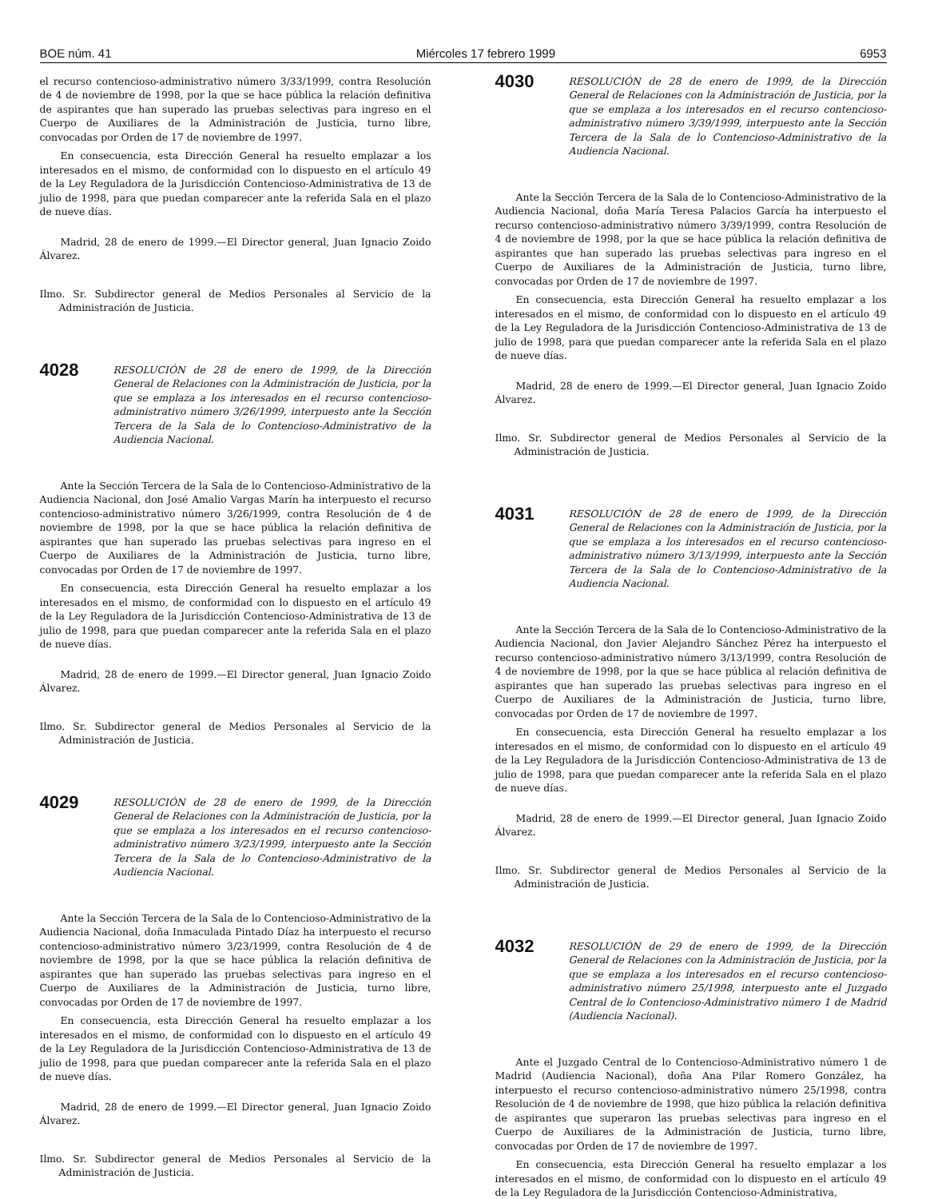BOE núm. 41 Miércoles 17 febrero 1999 6953
el recurso contencioso-administrativo número 3/33/1999, contra Resolución de 4 de noviembre de 1998, por la que se hace pública la relación definitiva de aspirantes que han superado las pruebas selectivas para ingreso en el Cuerpo de Auxiliares de la Administración de Justicia, turno libre, convocadas por Orden de 17 de noviembre de 1997.
En consecuencia, esta Dirección General ha resuelto emplazar a los interesados en el mismo, de conformidad con lo dispuesto en el artículo 49 de la Ley Reguladora de la Jurisdicción Contencioso-Administrativa de 13 de julio de 1998, para que puedan comparecer ante la referida Sala en el plazo de nueve días.
Madrid, 28 de enero de 1999.—El Director general, Juan Ignacio Zoido Álvarez.
Ilmo. Sr. Subdirector general de Medios Personales al Servicio de la Administración de Justicia.
4028
RESOLUCIÓN de 28 de enero de 1999, de la Dirección General de Relaciones con la Administración de Justicia, por la que se emplaza a los interesados en el recurso contencioso-administrativo número 3/26/1999, interpuesto ante la Sección Tercera de la Sala de lo Contencioso-Administrativo de la Audiencia Nacional.
Ante la Sección Tercera de la Sala de lo Contencioso-Administrativo de la Audiencia Nacional, don José Amalio Vargas Marín ha interpuesto el recurso contencioso-administrativo número 3/26/1999, contra Resolución de 4 de noviembre de 1998, por la que se hace pública la relación definitiva de aspirantes que han superado las pruebas selectivas para ingreso en el Cuerpo de Auxiliares de la Administración de Justicia, turno libre, convocadas por Orden de 17 de noviembre de 1997.
En consecuencia, esta Dirección General ha resuelto emplazar a los interesados en el mismo, de conformidad con lo dispuesto en el artículo 49 de la Ley Reguladora de la Jurisdicción Contencioso-Administrativa de 13 de julio de 1998, para que puedan comparecer ante la referida Sala en el plazo de nueve días.
Madrid, 28 de enero de 1999.—El Director general, Juan Ignacio Zoido Álvarez.
Ilmo. Sr. Subdirector general de Medios Personales al Servicio de la Administración de Justicia.
4029
RESOLUCIÓN de 28 de enero de 1999, de la Dirección General de Relaciones con la Administración de Justicia, por la que se emplaza a los interesados en el recurso contencioso-administrativo número 3/23/1999, interpuesto ante la Sección Tercera de la Sala de lo Contencioso-Administrativo de la Audiencia Nacional.
Ante la Sección Tercera de la Sala de lo Contencioso-Administrativo de la Audiencia Nacional, doña Inmaculada Pintado Díaz ha interpuesto el recurso contencioso-administrativo número 3/23/1999, contra Resolución de 4 de noviembre de 1998, por la que se hace pública la relación definitiva de aspirantes que han superado las pruebas selectivas para ingreso en el Cuerpo de Auxiliares de la Administración de Justicia, turno libre, convocadas por Orden de 17 de noviembre de 1997.
En consecuencia, esta Dirección General ha resuelto emplazar a los interesados en el mismo, de conformidad con lo dispuesto en el artículo 49 de la Ley Reguladora de la Jurisdicción Contencioso-Administrativa de 13 de julio de 1998, para que puedan comparecer ante la referida Sala en el plazo de nueve días.
Madrid, 28 de enero de 1999.—El Director general, Juan Ignacio Zoido Álvarez.
Ilmo. Sr. Subdirector general de Medios Personales al Servicio de la Administración de Justicia.
4030
RESOLUCIÓN de 28 de enero de 1999, de la Dirección General de Relaciones con la Administración de Justicia, por la que se emplaza a los interesados en el recurso contencioso-administrativo número 3/39/1999, interpuesto ante la Sección Tercera de la Sala de lo Contencioso-Administrativo de la Audiencia Nacional.
Ante la Sección Tercera de la Sala de lo Contencioso-Administrativo de la Audiencia Nacional, doña María Teresa Palacios García ha interpuesto el recurso contencioso-administrativo número 3/39/1999, contra Resolución de 4 de noviembre de 1998, por la que se hace pública la relación definitiva de aspirantes que han superado las pruebas selectivas para ingreso en el Cuerpo de Auxiliares de la Administración de Justicia, turno libre, convocadas por Orden de 17 de noviembre de 1997.
En consecuencia, esta Dirección General ha resuelto emplazar a los interesados en el mismo, de conformidad con lo dispuesto en el artículo 49 de la Ley Reguladora de la Jurisdicción Contencioso-Administrativa de 13 de julio de 1998, para que puedan comparecer ante la referida Sala en el plazo de nueve días.
Madrid, 28 de enero de 1999.—El Director general, Juan Ignacio Zoido Álvarez.
Ilmo. Sr. Subdirector general de Medios Personales al Servicio de la Administración de Justicia.
4031
RESOLUCIÓN de 28 de enero de 1999, de la Dirección General de Relaciones con la Administración de Justicia, por la que se emplaza a los interesados en el recurso contencioso-administrativo número 3/13/1999, interpuesto ante la Sección Tercera de la Sala de lo Contencioso-Administrativo de la Audiencia Nacional.
Ante la Sección Tercera de la Sala de lo Contencioso-Administrativo de la Audiencia Nacional, don Javier Alejandro Sánchez Pérez ha interpuesto el recurso contencioso-administrativo número 3/13/1999, contra Resolución de 4 de noviembre de 1998, por la que se hace pública al relación definitiva de aspirantes que han superado las pruebas selectivas para ingreso en el Cuerpo de Auxiliares de la Administración de Justicia, turno libre, convocadas por Orden de 17 de noviembre de 1997.
En consecuencia, esta Dirección General ha resuelto emplazar a los interesados en el mismo, de conformidad con lo dispuesto en el artículo 49 de la Ley Reguladora de la Jurisdicción Contencioso-Administrativa de 13 de julio de 1998, para que puedan comparecer ante la referida Sala en el plazo de nueve días.
Madrid, 28 de enero de 1999.—El Director general, Juan Ignacio Zoido Álvarez.
Ilmo. Sr. Subdirector general de Medios Personales al Servicio de la Administración de Justicia.
4032
RESOLUCIÓN de 29 de enero de 1999, de la Dirección General de Relaciones con la Administración de Justicia, por la que se emplaza a los interesados en el recurso contencioso-administrativo número 25/1998, interpuesto ante el Juzgado Central de lo Contencioso-Administrativo número 1 de Madrid (Audiencia Nacional).
Ante el Juzgado Central de lo Contencioso-Administrativo número 1 de Madrid (Audiencia Nacional), doña Ana Pilar Romero González, ha interpuesto el recurso contencioso-administrativo número 25/1998, contra Resolución de 4 de noviembre de 1998, que hizo pública la relación definitiva de aspirantes que superaron las pruebas selectivas para ingreso en el Cuerpo de Auxiliares de la Administración de Justicia, turno libre, convocadas por Orden de 17 de noviembre de 1997.
En consecuencia, esta Dirección General ha resuelto emplazar a los interesados en el mismo, de conformidad con lo dispuesto en el artículo 49 de la Ley Reguladora de la Jurisdicción Contencioso-Administrativa,